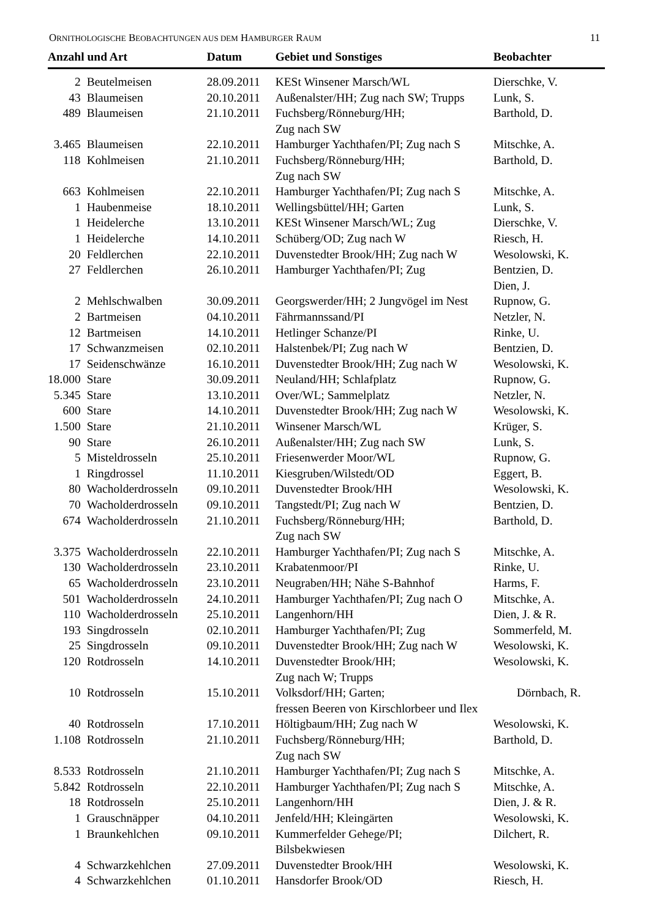ORNITHOLOGISCHE BEOBACHTUNGEN AUS DEM HAMBURGER RAUM 11
| Anzahl und Art | | Datum | Gebiet und Sonstiges | Beobachter |
| --- | --- | --- | --- | --- |
| 2 | Beutelmeisen | 28.09.2011 | KESt Winsener Marsch/WL | Dierschke, V. |
| 43 | Blaumeisen | 20.10.2011 | Außenalster/HH; Zug nach SW; Trupps | Lunk, S. |
| 489 | Blaumeisen | 21.10.2011 | Fuchsberg/Rönneburg/HH; Zug nach SW | Barthold, D. |
| 3.465 | Blaumeisen | 22.10.2011 | Hamburger Yachthafen/PI; Zug nach S | Mitschke, A. |
| 118 | Kohlmeisen | 21.10.2011 | Fuchsberg/Rönneburg/HH; Zug nach SW | Barthold, D. |
| 663 | Kohlmeisen | 22.10.2011 | Hamburger Yachthafen/PI; Zug nach S | Mitschke, A. |
| 1 | Haubenmeise | 18.10.2011 | Wellingsbüttel/HH; Garten | Lunk, S. |
| 1 | Heidelerche | 13.10.2011 | KESt Winsener Marsch/WL; Zug | Dierschke, V. |
| 1 | Heidelerche | 14.10.2011 | Schüberg/OD; Zug nach W | Riesch, H. |
| 20 | Feldlerchen | 22.10.2011 | Duvenstedter Brook/HH; Zug nach W | Wesolowski, K. |
| 27 | Feldlerchen | 26.10.2011 | Hamburger Yachthafen/PI; Zug | Bentzien, D. Dien, J. |
| 2 | Mehlschwalben | 30.09.2011 | Georgswerder/HH; 2 Jungvögel im Nest | Rupnow, G. |
| 2 | Bartmeisen | 04.10.2011 | Fährmannssand/PI | Netzler, N. |
| 12 | Bartmeisen | 14.10.2011 | Hetlinger Schanze/PI | Rinke, U. |
| 17 | Schwanzmeisen | 02.10.2011 | Halstenbek/PI; Zug nach W | Bentzien, D. |
| 17 | Seidenschwänze | 16.10.2011 | Duvenstedter Brook/HH; Zug nach W | Wesolowski, K. |
| 18.000 | Stare | 30.09.2011 | Neuland/HH; Schlafplatz | Rupnow, G. |
| 5.345 | Stare | 13.10.2011 | Over/WL; Sammelplatz | Netzler, N. |
| 600 | Stare | 14.10.2011 | Duvenstedter Brook/HH; Zug nach W | Wesolowski, K. |
| 1.500 | Stare | 21.10.2011 | Winsener Marsch/WL | Krüger, S. |
| 90 | Stare | 26.10.2011 | Außenalster/HH; Zug nach SW | Lunk, S. |
| 5 | Misteldrosseln | 25.10.2011 | Friesenwerder Moor/WL | Rupnow, G. |
| 1 | Ringdrossel | 11.10.2011 | Kiesgruben/Wilstedt/OD | Eggert, B. |
| 80 | Wacholderdrosseln | 09.10.2011 | Duvenstedter Brook/HH | Wesolowski, K. |
| 70 | Wacholderdrosseln | 09.10.2011 | Tangstedt/PI; Zug nach W | Bentzien, D. |
| 674 | Wacholderdrosseln | 21.10.2011 | Fuchsberg/Rönneburg/HH; Zug nach SW | Barthold, D. |
| 3.375 | Wacholderdrosseln | 22.10.2011 | Hamburger Yachthafen/PI; Zug nach S | Mitschke, A. |
| 130 | Wacholderdrosseln | 23.10.2011 | Krabatenmoor/PI | Rinke, U. |
| 65 | Wacholderdrosseln | 23.10.2011 | Neugraben/HH; Nähe S-Bahnhof | Harms, F. |
| 501 | Wacholderdrosseln | 24.10.2011 | Hamburger Yachthafen/PI; Zug nach O | Mitschke, A. |
| 110 | Wacholderdrosseln | 25.10.2011 | Langenhorn/HH | Dien, J. & R. |
| 193 | Singdrosseln | 02.10.2011 | Hamburger Yachthafen/PI; Zug | Sommerfeld, M. |
| 25 | Singdrosseln | 09.10.2011 | Duvenstedter Brook/HH; Zug nach W | Wesolowski, K. |
| 120 | Rotdrosseln | 14.10.2011 | Duvenstedter Brook/HH; Zug nach W; Trupps | Wesolowski, K. |
| 10 | Rotdrosseln | 15.10.2011 | Volksdorf/HH; Garten; Dörnbach, R. fressen Beeren von Kirschlorbeer und Ilex | |
| 40 | Rotdrosseln | 17.10.2011 | Höltigbaum/HH; Zug nach W | Wesolowski, K. |
| 1.108 | Rotdrosseln | 21.10.2011 | Fuchsberg/Rönneburg/HH; Zug nach SW | Barthold, D. |
| 8.533 | Rotdrosseln | 21.10.2011 | Hamburger Yachthafen/PI; Zug nach S | Mitschke, A. |
| 5.842 | Rotdrosseln | 22.10.2011 | Hamburger Yachthafen/PI; Zug nach S | Mitschke, A. |
| 18 | Rotdrosseln | 25.10.2011 | Langenhorn/HH | Dien, J. & R. |
| 1 | Grauschnäpper | 04.10.2011 | Jenfeld/HH; Kleingärten | Wesolowski, K. |
| 1 | Braunkehlchen | 09.10.2011 | Kummerfelder Gehege/PI; Bilsbekwiesen | Dilchert, R. |
| 4 | Schwarzkehlchen | 27.09.2011 | Duvenstedter Brook/HH | Wesolowski, K. |
| 4 | Schwarzkehlchen | 01.10.2011 | Hansdorfer Brook/OD | Riesch, H. |